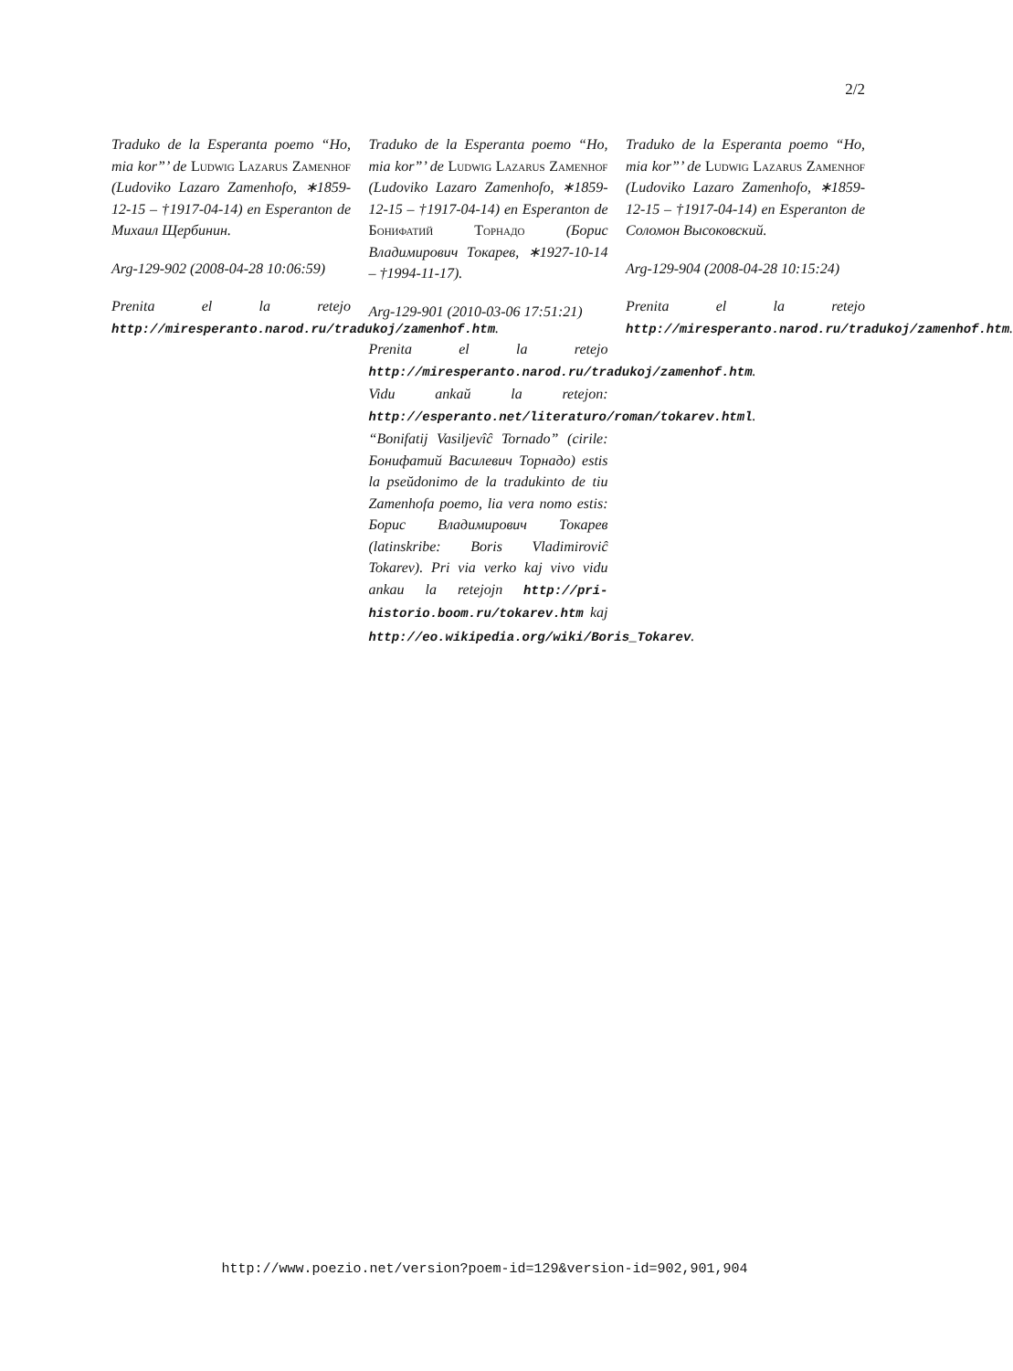2/2
Traduko de la Esperanta poemo “Ho, mia kor”’ de Ludwig Lazarus Zamenhof (Ludoviko Lazaro Zamenhofo, ∗1859-12-15 – †1917-04-14) en Esperanton de Михаил Щербинин.
Arg-129-902 (2008-04-28 10:06:59)
Prenita el la retejo http://miresperanto.narod.ru/tradukoj/zamenhof.htm.
Traduko de la Esperanta poemo “Ho, mia kor”’ de Ludwig Lazarus Zamenhof (Ludoviko Lazaro Zamenhofo, ∗1859-12-15 – †1917-04-14) en Esperanton de Бонифатий Торнадо (Борис Владимирович Токарев, ∗1927-10-14 – †1994-11-17).
Arg-129-901 (2010-03-06 17:51:21)
Prenita el la retejo http://miresperanto.narod.ru/tradukoj/zamenhof.htm. Vidu ankaŭ la retejon: http://esperanto.net/literaturo/roman/tokarev.html. “Bonifatij Vasiljevîĉ Tornado” (cirile: Бонифатий Василевич Торнадо) estis la pseŭdonimo de la tradukinto de tiu Zamenhofa poemo, lia vera nomo estis: Борис Владимирович Токарев (latinskribe: Boris Vladimiroviĉ Tokarev). Pri via verko kaj vivo vidu ankau la retejojn http://pri-historio.boom.ru/tokarev.htm kaj http://eo.wikipedia.org/wiki/Boris_Tokarev.
Traduko de la Esperanta poemo “Ho, mia kor”’ de Ludwig Lazarus Zamenhof (Ludoviko Lazaro Zamenhofo, ∗1859-12-15 – †1917-04-14) en Esperanton de Соломон Высоковский.
Arg-129-904 (2008-04-28 10:15:24)
Prenita el la retejo http://miresperanto.narod.ru/tradukoj/zamenhof.htm.
http://www.poezio.net/version?poem-id=129&version-id=902,901,904